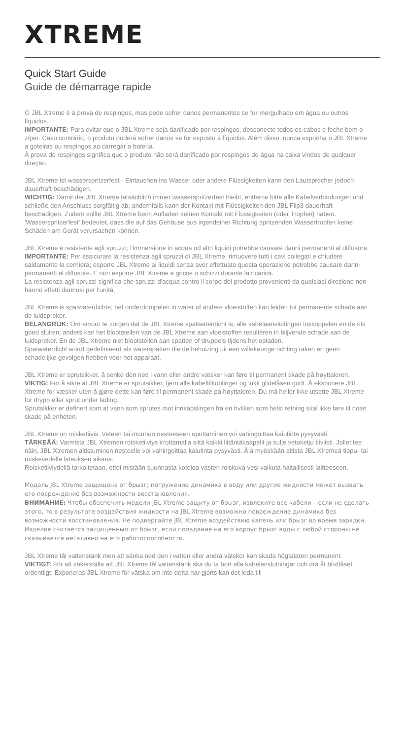XTREME
Quick Start Guide
Guide de démarrage rapide
O JBL Xtreme é à prova de respingos, mas pode sofrer danos permanentes se for mergulhado em água ou outros líquidos.
IMPORTANTE: Para evitar que o JBL Xtreme seja danificado por respingos, desconecte todos os cabos e feche bem o zíper. Caso contrário, o produto poderá sofrer danos se for exposto a líquidos. Além disso, nunca exponha o JBL Xtreme a goteiras ou respingos ao carregar a bateria.
À prova de respingos significa que o produto não será danificado por respingos de água na caixa vindos de qualquer direção.
JBL Xtreme ist wasserspritzerfest - Eintauchen ins Wasser oder andere Flüssigkeiten kann den Lautsprecher jedoch dauerhaft beschädigen.
WICHTIG: Damit der JBL Xtreme tatsächlich immer wasserspritzerfest bleibt, entferne bitte alle Kabelverbindungen und schließe den Anschluss sorgfältig ab; andernfalls kann der Kontakt mit Flüssigkeiten den JBL Flip3 dauerhaft beschädigen. Zudem sollte JBL Xtreme beim Aufladen keinen Kontakt mit Flüssigkeiten (oder Tropfen) haben.
'Wasserspritzerfest' bedeutet, dass die auf das Gehäuse aus irgendeiner Richtung spritzenden Wassertropfen keine Schäden am Gerät verursachen können.
JBL Xtreme è resistente agli spruzzi; l'immersione in acqua od altri liquidi potrebbe causare danni permanenti al diffusore.
IMPORTANTE: Per assicurare la resistenza agli spruzzi di JBL Xtreme, rimuovere tutti i cavi collegati e chiudere saldamente la cerniera; esporre JBL Xtreme ai liquidi senza aver effettuato questa operazione potrebbe causare danni permanenti al diffusore. E non esporre JBL Xtreme a gocce o schizzi durante la ricarica.
La resistenza agli spruzzi significa che spruzzi d'acqua contro il corpo del prodotto provenienti da qualsiasi direzione non hanno effetti dannosi per l'unità.
JBL Xtreme is spatwaterdichte; het onderdompelen in water of andere vloeistoffen kan leiden tot permanente schade aan de luidspreker.
BELANGRIJK: Om ervoor te zorgen dat de JBL Xtreme spatwaterdicht is, alle kabelaansluitingen loskoppelen en de rits goed sluiten; anders kan het blootstellen van de JBL Xtreme aan vloeistoffen resulteren in blijvende schade aan de luidspreker. En de JBL Xtreme niet blootstellen aan spatten of druppels tijdens het opladen.
Spatwaterdicht wordt gedefinieerd als waterspatten die de behuizing uit een willekeurige richting raken en geen schadelijke gevolgen hebben voor het apparaat.
JBL Xtreme er sprutsikker, å senke den ned i vann eller andre væsker kan føre til permanent skade på høyttaleren.
VIKTIG: For å sikre at JBL Xtreme er sprutsikker, fjern alle kabeltilkoblinger og lukk glidelåsen godt. Å eksponere JBL Xtreme for væsker uten å gjøre dette kan føre til permanent skade på høyttaleren. Du må heller ikke utsette JBL Xtreme for drypp eller sprut under lading.
Sprutsikker er definert som at vann som sprutes mot innkapslingen fra en hvilken som helst retning skal ikke føre til noen skade på enheten.
JBL Xtreme on roisketiivis. Veteen tai muuhun nesteeseen upottaminen voi vahingoittaa kaiutinta pysyvästi.
TÄRKEÄÄ: Varmista JBL Xtremen roisketiiviys irrottamalla siitä kaikki liitäntäkaapelit ja sulje vetoketju tiiviisti. Jollet tee näin, JBL Xtremen altistuminen nesteelle voi vahingoittaa kaiutinta pysyvästi. Älä myöskään altista JBL Xtremeä tippu- tai roiskevedelle latauksen aikana.
Roisketiiviydellä tarkoitetaan, ettei mistään suunnasta koteloa vasten roiskuva vesi vaikuta haitallisesti laitteeseen.
Модель JBL Xtreme защищена от брызг; погружение динамика в воду или другие жидкости может вызвать его повреждение без возможности восстановления.
ВНИМАНИЕ: Чтобы обеспечить модели JBL Xtreme защиту от брызг, извлеките все кабели – если не сделать этого, то в результате воздействия жидкости на JBL Xtreme возможно повреждение динамика без возможности восстановления. Не подвергайте JBL Xtreme воздействию капель или брызг во время зарядки.
Изделие считается защищенным от брызг, если попадание на его корпус брызг воды с любой стороны не сказывается негативно на его работоспособности.
JBL Xtreme tål vattenstänk men att sänka ned den i vatten eller andra vätskor kan skada högtalaren permanent.
VIKTIGT: För att säkerställa att JBL Xtreme tål vattenstänk ska du ta bort alla kabelanslutningar och dra åt blixtlåset ordentligt. Exponeras JBL Xtreme för vätska om inte detta har gjorts kan det leda till